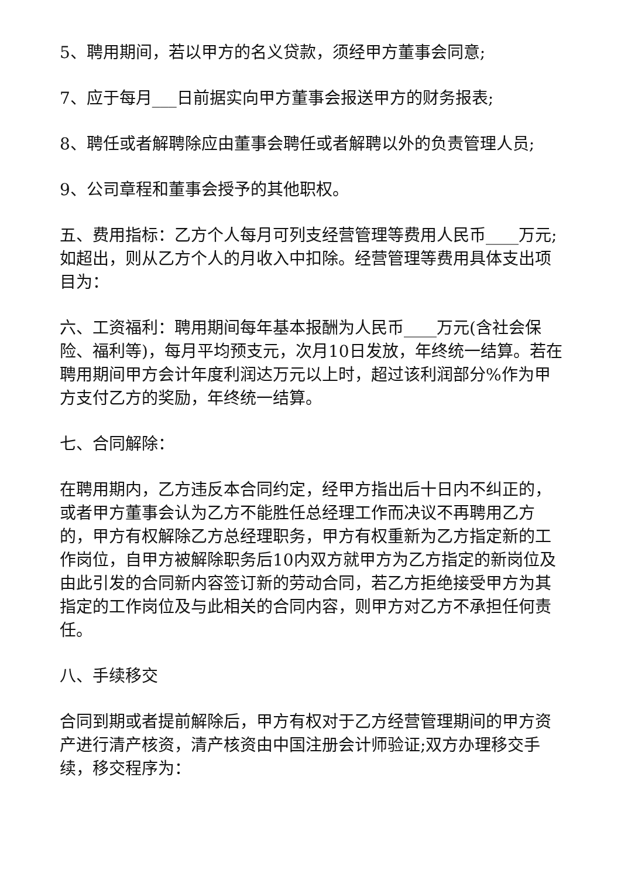5、聘用期间，若以甲方的名义贷款，须经甲方董事会同意;
7、应于每月___日前据实向甲方董事会报送甲方的财务报表;
8、聘任或者解聘除应由董事会聘任或者解聘以外的负责管理人员;
9、公司章程和董事会授予的其他职权。
五、费用指标：乙方个人每月可列支经营管理等费用人民币____万元;如超出，则从乙方个人的月收入中扣除。经营管理等费用具体支出项目为：
六、工资福利：聘用期间每年基本报酬为人民币____万元(含社会保险、福利等)，每月平均预支元，次月10日发放，年终统一结算。若在聘用期间甲方会计年度利润达万元以上时，超过该利润部分%作为甲方支付乙方的奖励，年终统一结算。
七、合同解除：
在聘用期内，乙方违反本合同约定，经甲方指出后十日内不纠正的，或者甲方董事会认为乙方不能胜任总经理工作而决议不再聘用乙方的，甲方有权解除乙方总经理职务，甲方有权重新为乙方指定新的工作岗位，自甲方被解除职务后10内双方就甲方为乙方指定的新岗位及由此引发的合同新内容签订新的劳动合同，若乙方拒绝接受甲方为其指定的工作岗位及与此相关的合同内容，则甲方对乙方不承担任何责任。
八、手续移交
合同到期或者提前解除后，甲方有权对于乙方经营管理期间的甲方资产进行清产核资，清产核资由中国注册会计师验证;双方办理移交手续，移交程序为：